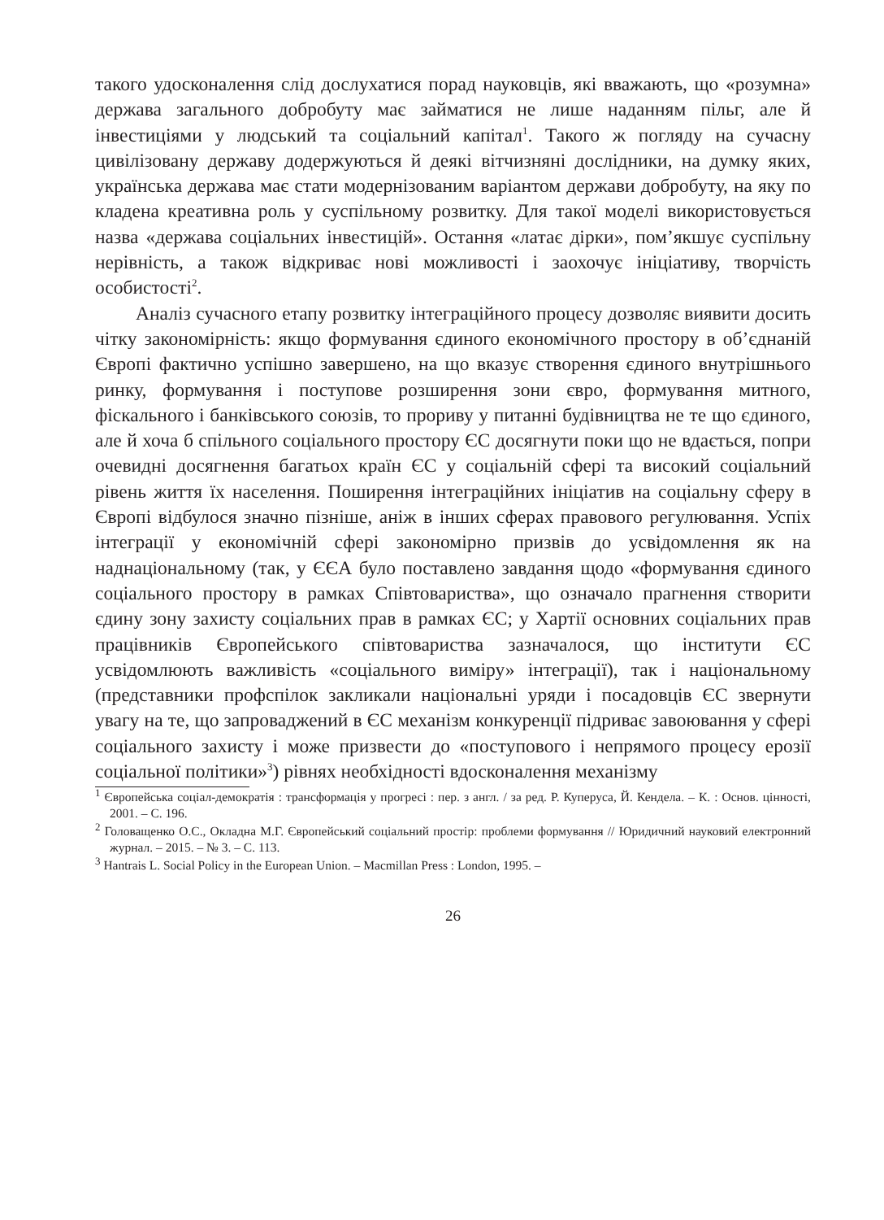такого удосконалення слід дослухатися порад науковців, які вважають, що «розумна» держава загального добробуту має займатися не лише наданням пільг, але й інвестиціями у людський та соціальний капітал<sup>1</sup>. Такого ж погляду на сучасну цивілізовану державу додержуються й деякі вітчизняні дослідники, на думку яких, українська держава має стати модернізованим варіантом держави добробуту, на яку по кладена креативна роль у суспільному розвитку. Для такої моделі використовується назва «держава соціальних інвестицій». Остання «латає дірки», пом’якшує суспільну нерівність, а також відкриває нові можливості і заохочує ініціативу, творчість особистості<sup>2</sup>.
Аналіз сучасного етапу розвитку інтеграційного процесу дозволяє виявити досить чітку закономірність: якщо формування єдиного економічного простору в об’єднаній Європі фактично успішно завершено, на що вказує створення єдиного внутрішнього ринку, формування і поступове розширення зони євро, формування митного, фіскального і банківського союзів, то прориву у питанні будівництва не те що єдиного, але й хоча б спільного соціального простору ЄС досягнути поки що не вдається, попри очевидні досягнення багатьох країн ЄС у соціальній сфері та високий соціальний рівень життя їх населення. Поширення інтеграційних ініціатив на соціальну сферу в Європі відбулося значно пізніше, аніж в інших сферах правового регулювання. Успіх інтеграції у економічній сфері закономірно призвів до усвідомлення як на наднаціональному (так, у ЄЄА було поставлено завдання щодо «формування єдиного соціального простору в рамках Співтовариства», що означало прагнення створити єдину зону захисту соціальних прав в рамках ЄС; у Хартії основних соціальних прав працівників Європейського співтовариства зазначалося, що інститути ЄС усвідомлюють важливість «соціального виміру» інтеграції), так і національному (представники профспілок закликали національні уряди і посадовців ЄС звернути увагу на те, що запроваджений в ЄС механізм конкуренції підриває завоювання у сфері соціального захисту і може призвести до «поступового і непрямого процесу ерозії соціальної політики»<sup>3</sup>) рівнях необхідності вдосконалення механізму
<sup>1</sup> Європейська соціал-демократія : трансформація у прогресі : пер. з англ. / за ред. Р. Куперуса, Й. Кендела. – К. : Основ. цінності, 2001. – С. 196.
<sup>2</sup> Головащенко О.С., Окладна М.Г. Європейський соціальний простір: проблеми формування // Юридичний науковий електронний журнал. – 2015. – № 3. – С. 113.
<sup>3</sup> Hantrais L. Social Policy in the European Union. – Macmillan Press : London, 1995. –
26